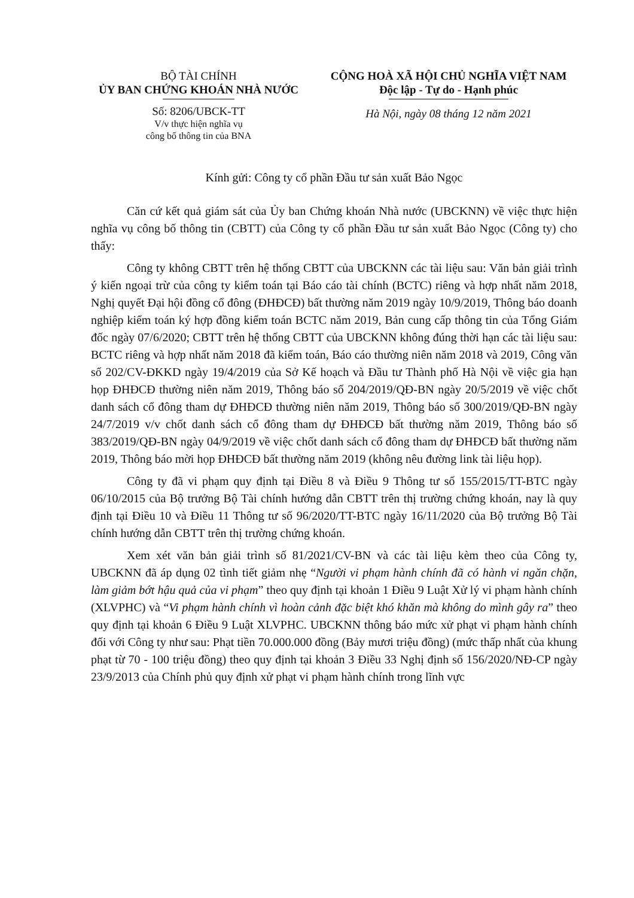BỘ TÀI CHÍNH
ỦY BAN CHỨNG KHOÁN NHÀ NƯỚC
Số: 8206/UBCK-TT
V/v thực hiện nghĩa vụ
công bố thông tin của BNA
CỘNG HOÀ XÃ HỘI CHỦ NGHĨA VIỆT NAM
Độc lập - Tự do - Hạnh phúc
Hà Nội, ngày 08 tháng 12 năm 2021
Kính gửi: Công ty cổ phần Đầu tư sản xuất Bảo Ngọc
Căn cứ kết quả giám sát của Ủy ban Chứng khoán Nhà nước (UBCKNN) về việc thực hiện nghĩa vụ công bố thông tin (CBTT) của Công ty cổ phần Đầu tư sản xuất Bảo Ngọc (Công ty) cho thấy:
Công ty không CBTT trên hệ thống CBTT của UBCKNN các tài liệu sau: Văn bản giải trình ý kiến ngoại trừ của công ty kiểm toán tại Báo cáo tài chính (BCTC) riêng và hợp nhất năm 2018, Nghị quyết Đại hội đồng cổ đông (ĐHĐCĐ) bất thường năm 2019 ngày 10/9/2019, Thông báo doanh nghiệp kiểm toán ký hợp đồng kiểm toán BCTC năm 2019, Bản cung cấp thông tin của Tổng Giám đốc ngày 07/6/2020; CBTT trên hệ thống CBTT của UBCKNN không đúng thời hạn các tài liệu sau: BCTC riêng và hợp nhất năm 2018 đã kiểm toán, Báo cáo thường niên năm 2018 và 2019, Công văn số 202/CV-ĐKKD ngày 19/4/2019 của Sở Kế hoạch và Đầu tư Thành phố Hà Nội về việc gia hạn họp ĐHĐCĐ thường niên năm 2019, Thông báo số 204/2019/QĐ-BN ngày 20/5/2019 về việc chốt danh sách cổ đông tham dự ĐHĐCĐ thường niên năm 2019, Thông báo số 300/2019/QĐ-BN ngày 24/7/2019 v/v chốt danh sách cổ đông tham dự ĐHĐCĐ bất thường năm 2019, Thông báo số 383/2019/QĐ-BN ngày 04/9/2019 về việc chốt danh sách cổ đông tham dự ĐHĐCĐ bất thường năm 2019, Thông báo mời họp ĐHĐCĐ bất thường năm 2019 (không nêu đường link tài liệu họp).
Công ty đã vi phạm quy định tại Điều 8 và Điều 9 Thông tư số 155/2015/TT-BTC ngày 06/10/2015 của Bộ trưởng Bộ Tài chính hướng dẫn CBTT trên thị trường chứng khoán, nay là quy định tại Điều 10 và Điều 11 Thông tư số 96/2020/TT-BTC ngày 16/11/2020 của Bộ trưởng Bộ Tài chính hướng dẫn CBTT trên thị trường chứng khoán.
Xem xét văn bản giải trình số 81/2021/CV-BN và các tài liệu kèm theo của Công ty, UBCKNN đã áp dụng 02 tình tiết giảm nhẹ “Người vi phạm hành chính đã có hành vi ngăn chặn, làm giảm bớt hậu quả của vi phạm” theo quy định tại khoản 1 Điều 9 Luật Xử lý vi phạm hành chính (XLVPHC) và “Vi phạm hành chính vì hoàn cảnh đặc biệt khó khăn mà không do mình gây ra” theo quy định tại khoản 6 Điều 9 Luật XLVPHC. UBCKNN thông báo mức xử phạt vi phạm hành chính đối với Công ty như sau: Phạt tiền 70.000.000 đồng (Bảy mươi triệu đồng) (mức thấp nhất của khung phạt từ 70 - 100 triệu đồng) theo quy định tại khoản 3 Điều 33 Nghị định số 156/2020/NĐ-CP ngày 23/9/2013 của Chính phủ quy định xử phạt vi phạm hành chính trong lĩnh vực